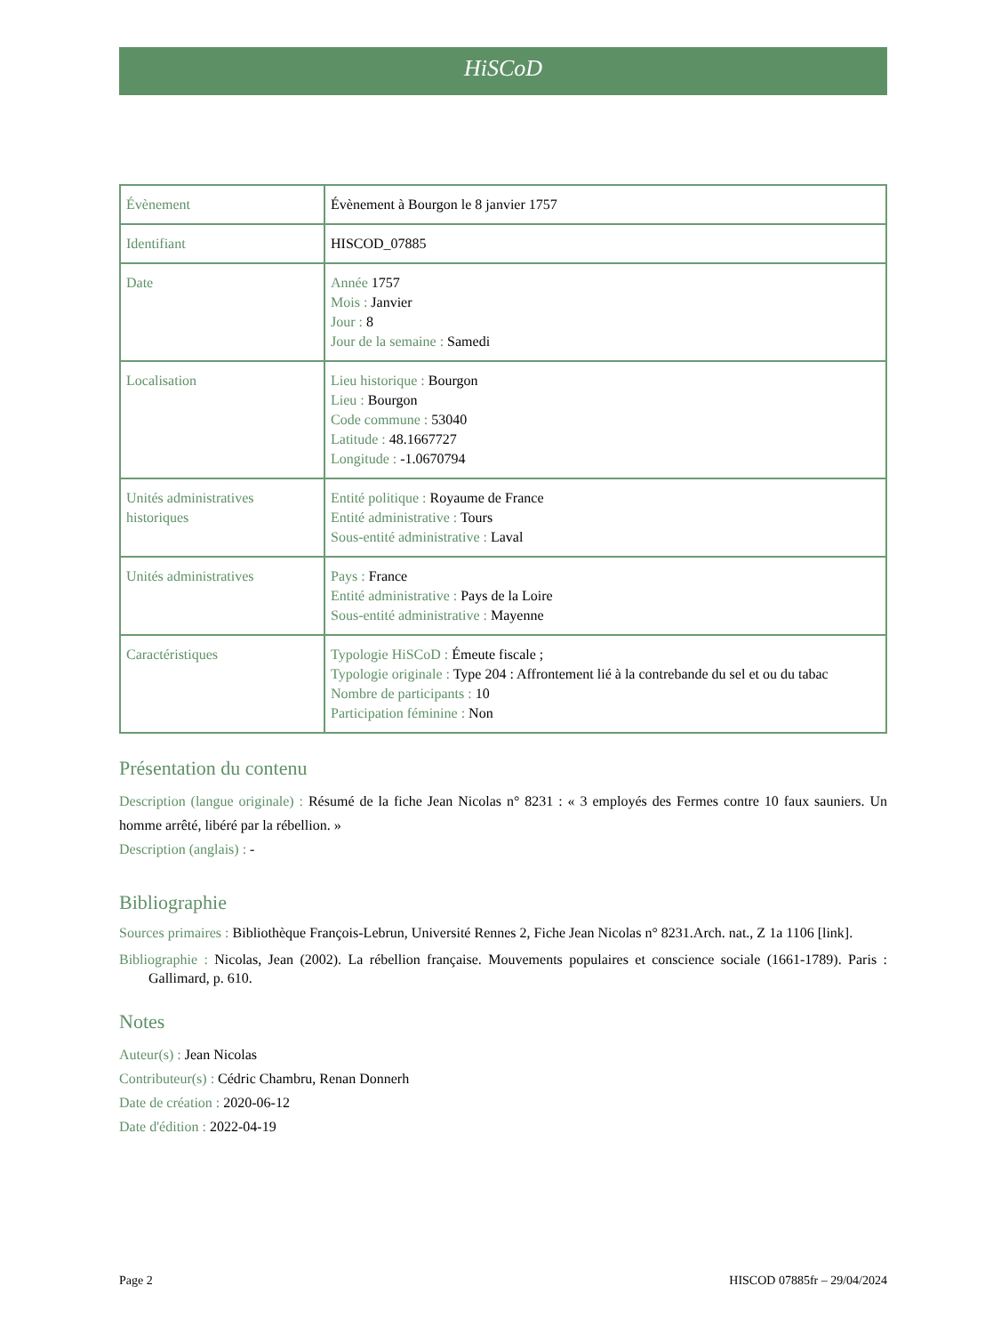HiSCoD
| Évènement | Évènement à Bourgon le 8 janvier 1757 |
| Identifiant | HISCOD_07885 |
| Date | Année 1757 Mois : Janvier Jour : 8 Jour de la semaine : Samedi |
| Localisation | Lieu historique : Bourgon Lieu : Bourgon Code commune : 53040 Latitude : 48.1667727 Longitude : -1.0670794 |
| Unités administratives historiques | Entité politique : Royaume de France Entité administrative : Tours Sous-entité administrative : Laval |
| Unités administratives | Pays : France Entité administrative : Pays de la Loire Sous-entité administrative : Mayenne |
| Caractéristiques | Typologie HiSCoD : Émeute fiscale ; Typologie originale : Type 204 : Affrontement lié à la contrebande du sel et ou du tabac Nombre de participants : 10 Participation féminine : Non |
Présentation du contenu
Description (langue originale) : Résumé de la fiche Jean Nicolas n° 8231 : « 3 employés des Fermes contre 10 faux sauniers. Un homme arrêté, libéré par la rébellion. »
Description (anglais) : -
Bibliographie
Sources primaires : Bibliothèque François-Lebrun, Université Rennes 2, Fiche Jean Nicolas n° 8231.Arch. nat., Z 1a 1106 [link].
Bibliographie : Nicolas, Jean (2002). La rébellion française. Mouvements populaires et conscience sociale (1661-1789). Paris : Gallimard, p. 610.
Notes
Auteur(s) : Jean Nicolas
Contributeur(s) : Cédric Chambru, Renan Donnerh
Date de création : 2020-06-12
Date d'édition : 2022-04-19
Page 2 HISCOD 07885fr – 29/04/2024